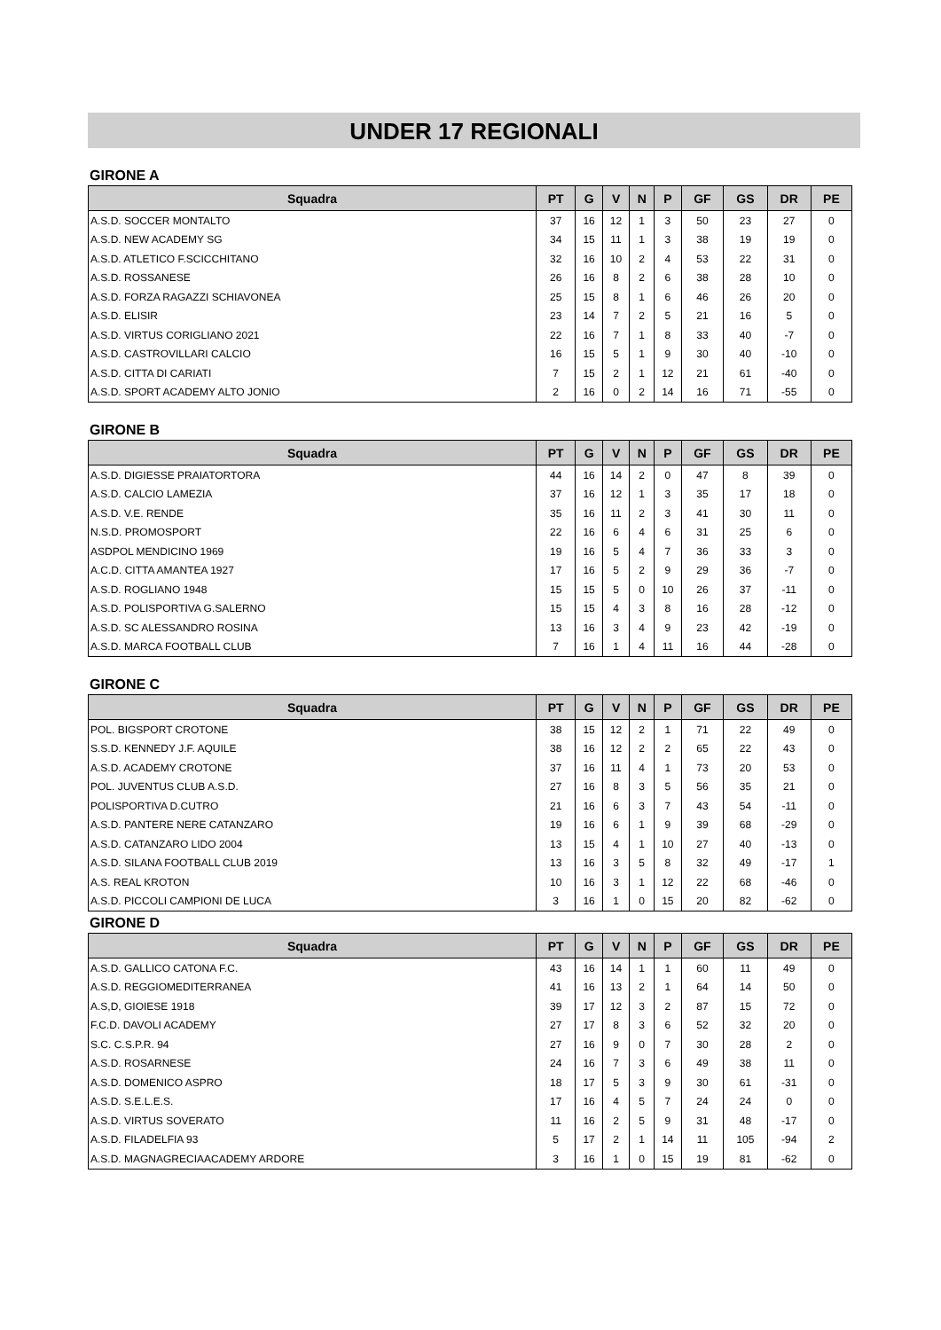UNDER 17 REGIONALI
GIRONE A
| Squadra | PT | G | V | N | P | GF | GS | DR | PE |
| --- | --- | --- | --- | --- | --- | --- | --- | --- | --- |
| A.S.D. SOCCER MONTALTO | 37 | 16 | 12 | 1 | 3 | 50 | 23 | 27 | 0 |
| A.S.D. NEW ACADEMY SG | 34 | 15 | 11 | 1 | 3 | 38 | 19 | 19 | 0 |
| A.S.D. ATLETICO F.SCICCHITANO | 32 | 16 | 10 | 2 | 4 | 53 | 22 | 31 | 0 |
| A.S.D. ROSSANESE | 26 | 16 | 8 | 2 | 6 | 38 | 28 | 10 | 0 |
| A.S.D. FORZA RAGAZZI SCHIAVONEA | 25 | 15 | 8 | 1 | 6 | 46 | 26 | 20 | 0 |
| A.S.D. ELISIR | 23 | 14 | 7 | 2 | 5 | 21 | 16 | 5 | 0 |
| A.S.D. VIRTUS CORIGLIANO 2021 | 22 | 16 | 7 | 1 | 8 | 33 | 40 | -7 | 0 |
| A.S.D. CASTROVILLARI CALCIO | 16 | 15 | 5 | 1 | 9 | 30 | 40 | -10 | 0 |
| A.S.D. CITTA DI CARIATI | 7 | 15 | 2 | 1 | 12 | 21 | 61 | -40 | 0 |
| A.S.D. SPORT ACADEMY ALTO JONIO | 2 | 16 | 0 | 2 | 14 | 16 | 71 | -55 | 0 |
GIRONE B
| Squadra | PT | G | V | N | P | GF | GS | DR | PE |
| --- | --- | --- | --- | --- | --- | --- | --- | --- | --- |
| A.S.D. DIGIESSE PRAIATORTORA | 44 | 16 | 14 | 2 | 0 | 47 | 8 | 39 | 0 |
| A.S.D. CALCIO LAMEZIA | 37 | 16 | 12 | 1 | 3 | 35 | 17 | 18 | 0 |
| A.S.D. V.E. RENDE | 35 | 16 | 11 | 2 | 3 | 41 | 30 | 11 | 0 |
| N.S.D. PROMOSPORT | 22 | 16 | 6 | 4 | 6 | 31 | 25 | 6 | 0 |
| ASDPOL MENDICINO 1969 | 19 | 16 | 5 | 4 | 7 | 36 | 33 | 3 | 0 |
| A.C.D. CITTA AMANTEA 1927 | 17 | 16 | 5 | 2 | 9 | 29 | 36 | -7 | 0 |
| A.S.D. ROGLIANO 1948 | 15 | 15 | 5 | 0 | 10 | 26 | 37 | -11 | 0 |
| A.S.D. POLISPORTIVA G.SALERNO | 15 | 15 | 4 | 3 | 8 | 16 | 28 | -12 | 0 |
| A.S.D. SC ALESSANDRO ROSINA | 13 | 16 | 3 | 4 | 9 | 23 | 42 | -19 | 0 |
| A.S.D. MARCA FOOTBALL CLUB | 7 | 16 | 1 | 4 | 11 | 16 | 44 | -28 | 0 |
GIRONE C
| Squadra | PT | G | V | N | P | GF | GS | DR | PE |
| --- | --- | --- | --- | --- | --- | --- | --- | --- | --- |
| POL. BIGSPORT CROTONE | 38 | 15 | 12 | 2 | 1 | 71 | 22 | 49 | 0 |
| S.S.D. KENNEDY J.F. AQUILE | 38 | 16 | 12 | 2 | 2 | 65 | 22 | 43 | 0 |
| A.S.D. ACADEMY CROTONE | 37 | 16 | 11 | 4 | 1 | 73 | 20 | 53 | 0 |
| POL. JUVENTUS CLUB A.S.D. | 27 | 16 | 8 | 3 | 5 | 56 | 35 | 21 | 0 |
| POLISPORTIVA D.CUTRO | 21 | 16 | 6 | 3 | 7 | 43 | 54 | -11 | 0 |
| A.S.D. PANTERE NERE CATANZARO | 19 | 16 | 6 | 1 | 9 | 39 | 68 | -29 | 0 |
| A.S.D. CATANZARO LIDO 2004 | 13 | 15 | 4 | 1 | 10 | 27 | 40 | -13 | 0 |
| A.S.D. SILANA FOOTBALL CLUB 2019 | 13 | 16 | 3 | 5 | 8 | 32 | 49 | -17 | 1 |
| A.S. REAL KROTON | 10 | 16 | 3 | 1 | 12 | 22 | 68 | -46 | 0 |
| A.S.D. PICCOLI CAMPIONI DE LUCA | 3 | 16 | 1 | 0 | 15 | 20 | 82 | -62 | 0 |
GIRONE D
| Squadra | PT | G | V | N | P | GF | GS | DR | PE |
| --- | --- | --- | --- | --- | --- | --- | --- | --- | --- |
| A.S.D. GALLICO CATONA F.C. | 43 | 16 | 14 | 1 | 1 | 60 | 11 | 49 | 0 |
| A.S.D. REGGIOMEDITERRANEA | 41 | 16 | 13 | 2 | 1 | 64 | 14 | 50 | 0 |
| A.S,D, GIOIESE 1918 | 39 | 17 | 12 | 3 | 2 | 87 | 15 | 72 | 0 |
| F.C.D. DAVOLI ACADEMY | 27 | 17 | 8 | 3 | 6 | 52 | 32 | 20 | 0 |
| S.C. C.S.P.R. 94 | 27 | 16 | 9 | 0 | 7 | 30 | 28 | 2 | 0 |
| A.S.D. ROSARNESE | 24 | 16 | 7 | 3 | 6 | 49 | 38 | 11 | 0 |
| A.S.D. DOMENICO ASPRO | 18 | 17 | 5 | 3 | 9 | 30 | 61 | -31 | 0 |
| A.S.D. S.E.L.E.S. | 17 | 16 | 4 | 5 | 7 | 24 | 24 | 0 | 0 |
| A.S.D. VIRTUS SOVERATO | 11 | 16 | 2 | 5 | 9 | 31 | 48 | -17 | 0 |
| A.S.D. FILADELFIA 93 | 5 | 17 | 2 | 1 | 14 | 11 | 105 | -94 | 2 |
| A.S.D. MAGNAGRECIAACADEMY ARDORE | 3 | 16 | 1 | 0 | 15 | 19 | 81 | -62 | 0 |